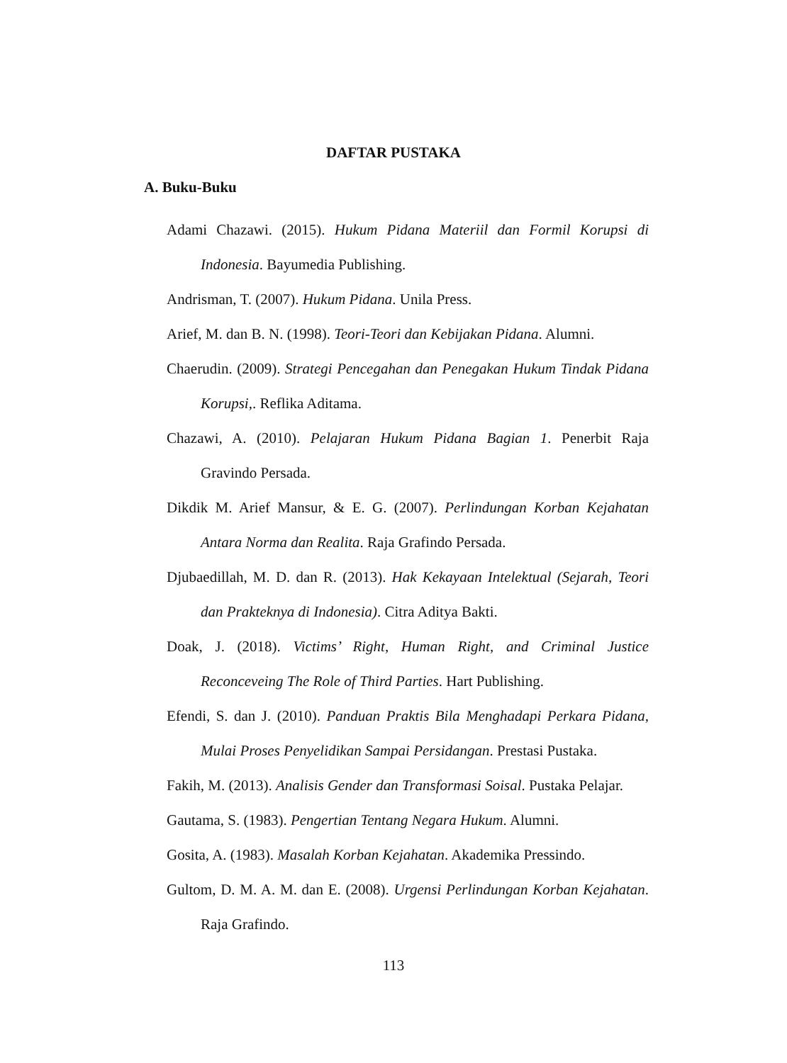DAFTAR PUSTAKA
A. Buku-Buku
Adami Chazawi. (2015). Hukum Pidana Materiil dan Formil Korupsi di Indonesia. Bayumedia Publishing.
Andrisman, T. (2007). Hukum Pidana. Unila Press.
Arief, M. dan B. N. (1998). Teori-Teori dan Kebijakan Pidana. Alumni.
Chaerudin. (2009). Strategi Pencegahan dan Penegakan Hukum Tindak Pidana Korupsi,. Reflika Aditama.
Chazawi, A. (2010). Pelajaran Hukum Pidana Bagian 1. Penerbit Raja Gravindo Persada.
Dikdik M. Arief Mansur, & E. G. (2007). Perlindungan Korban Kejahatan Antara Norma dan Realita. Raja Grafindo Persada.
Djubaedillah, M. D. dan R. (2013). Hak Kekayaan Intelektual (Sejarah, Teori dan Prakteknya di Indonesia). Citra Aditya Bakti.
Doak, J. (2018). Victims’ Right, Human Right, and Criminal Justice Reconceveing The Role of Third Parties. Hart Publishing.
Efendi, S. dan J. (2010). Panduan Praktis Bila Menghadapi Perkara Pidana, Mulai Proses Penyelidikan Sampai Persidangan. Prestasi Pustaka.
Fakih, M. (2013). Analisis Gender dan Transformasi Soisal. Pustaka Pelajar.
Gautama, S. (1983). Pengertian Tentang Negara Hukum. Alumni.
Gosita, A. (1983). Masalah Korban Kejahatan. Akademika Pressindo.
Gultom, D. M. A. M. dan E. (2008). Urgensi Perlindungan Korban Kejahatan. Raja Grafindo.
113